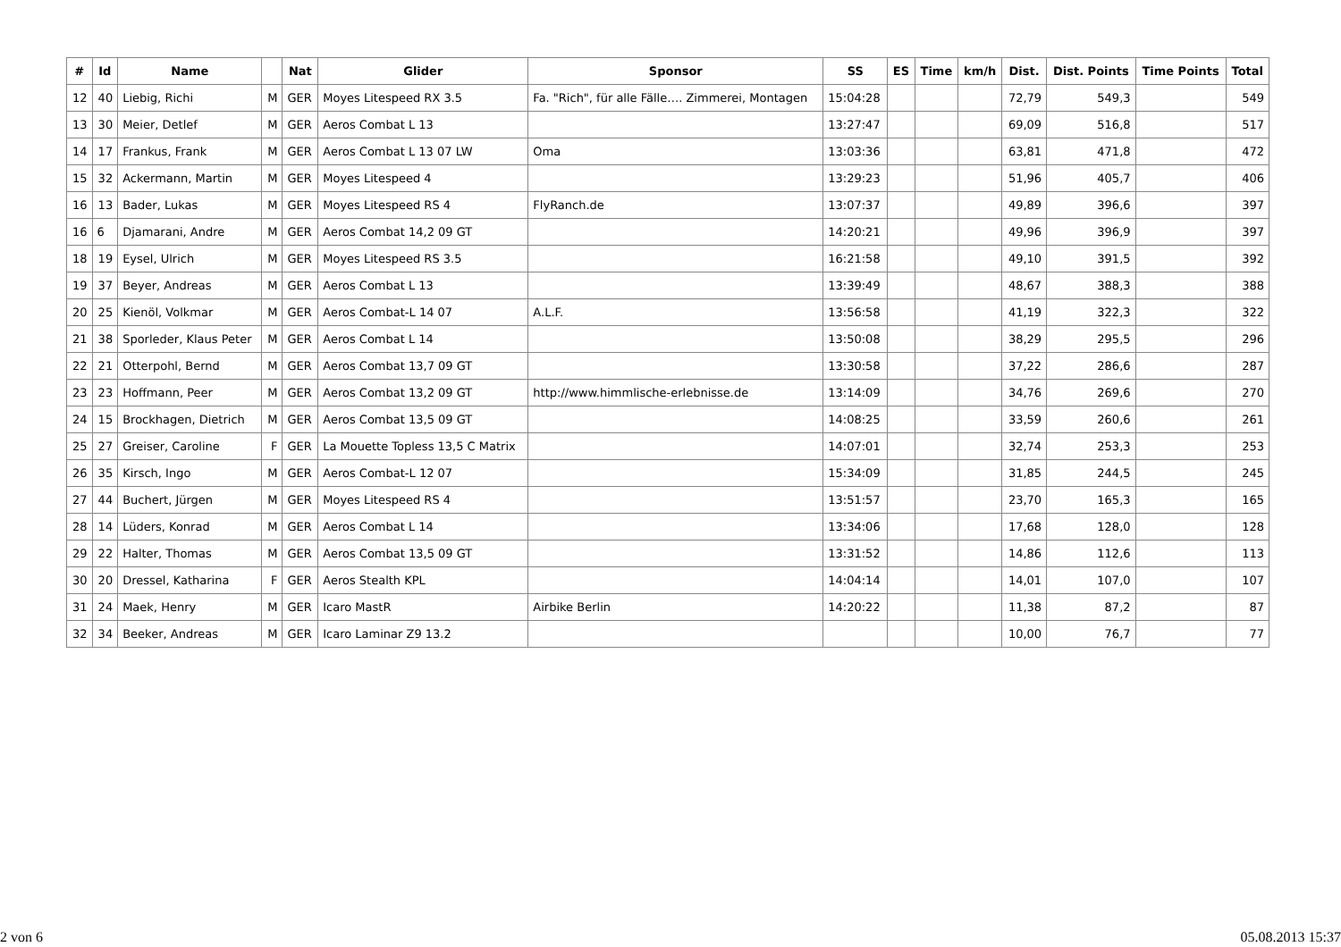| # | Id | Name | | Nat | Glider | Sponsor | SS | ES | Time | km/h | Dist. | Dist. Points | Time Points | Total |
| --- | --- | --- | --- | --- | --- | --- | --- | --- | --- | --- | --- | --- | --- | --- |
| 12 | 40 | Liebig, Richi | M | GER | Moyes Litespeed RX 3.5 | Fa. "Rich", für alle Fälle…. Zimmerei, Montagen | 15:04:28 | | | | 72,79 | 549,3 | | 549 |
| 13 | 30 | Meier, Detlef | M | GER | Aeros Combat L 13 | | 13:27:47 | | | | 69,09 | 516,8 | | 517 |
| 14 | 17 | Frankus, Frank | M | GER | Aeros Combat L 13 07 LW | Oma | 13:03:36 | | | | 63,81 | 471,8 | | 472 |
| 15 | 32 | Ackermann, Martin | M | GER | Moyes Litespeed 4 | | 13:29:23 | | | | 51,96 | 405,7 | | 406 |
| 16 | 13 | Bader, Lukas | M | GER | Moyes Litespeed RS 4 | FlyRanch.de | 13:07:37 | | | | 49,89 | 396,6 | | 397 |
| 16 | 6 | Djamarani, Andre | M | GER | Aeros Combat 14,2 09 GT | | 14:20:21 | | | | 49,96 | 396,9 | | 397 |
| 18 | 19 | Eysel, Ulrich | M | GER | Moyes Litespeed RS 3.5 | | 16:21:58 | | | | 49,10 | 391,5 | | 392 |
| 19 | 37 | Beyer, Andreas | M | GER | Aeros Combat L 13 | | 13:39:49 | | | | 48,67 | 388,3 | | 388 |
| 20 | 25 | Kienöl, Volkmar | M | GER | Aeros Combat-L 14 07 | A.L.F. | 13:56:58 | | | | 41,19 | 322,3 | | 322 |
| 21 | 38 | Sporleder, Klaus Peter | M | GER | Aeros Combat L 14 | | 13:50:08 | | | | 38,29 | 295,5 | | 296 |
| 22 | 21 | Otterpohl, Bernd | M | GER | Aeros Combat 13,7 09 GT | | 13:30:58 | | | | 37,22 | 286,6 | | 287 |
| 23 | 23 | Hoffmann, Peer | M | GER | Aeros Combat 13,2 09 GT | http://www.himmlische-erlebnisse.de | 13:14:09 | | | | 34,76 | 269,6 | | 270 |
| 24 | 15 | Brockhagen, Dietrich | M | GER | Aeros Combat 13,5 09 GT | | 14:08:25 | | | | 33,59 | 260,6 | | 261 |
| 25 | 27 | Greiser, Caroline | F | GER | La Mouette Topless 13,5 C Matrix | | 14:07:01 | | | | 32,74 | 253,3 | | 253 |
| 26 | 35 | Kirsch, Ingo | M | GER | Aeros Combat-L 12 07 | | 15:34:09 | | | | 31,85 | 244,5 | | 245 |
| 27 | 44 | Buchert, Jürgen | M | GER | Moyes Litespeed RS 4 | | 13:51:57 | | | | 23,70 | 165,3 | | 165 |
| 28 | 14 | Lüders, Konrad | M | GER | Aeros Combat L 14 | | 13:34:06 | | | | 17,68 | 128,0 | | 128 |
| 29 | 22 | Halter, Thomas | M | GER | Aeros Combat 13,5 09 GT | | 13:31:52 | | | | 14,86 | 112,6 | | 113 |
| 30 | 20 | Dressel, Katharina | F | GER | Aeros Stealth KPL | | 14:04:14 | | | | 14,01 | 107,0 | | 107 |
| 31 | 24 | Maek, Henry | M | GER | Icaro MastR | Airbike Berlin | 14:20:22 | | | | 11,38 | 87,2 | | 87 |
| 32 | 34 | Beeker, Andreas | M | GER | Icaro Laminar Z9 13.2 | | | | | | 10,00 | 76,7 | | 77 |
2 von 6 05.08.2013 15:37